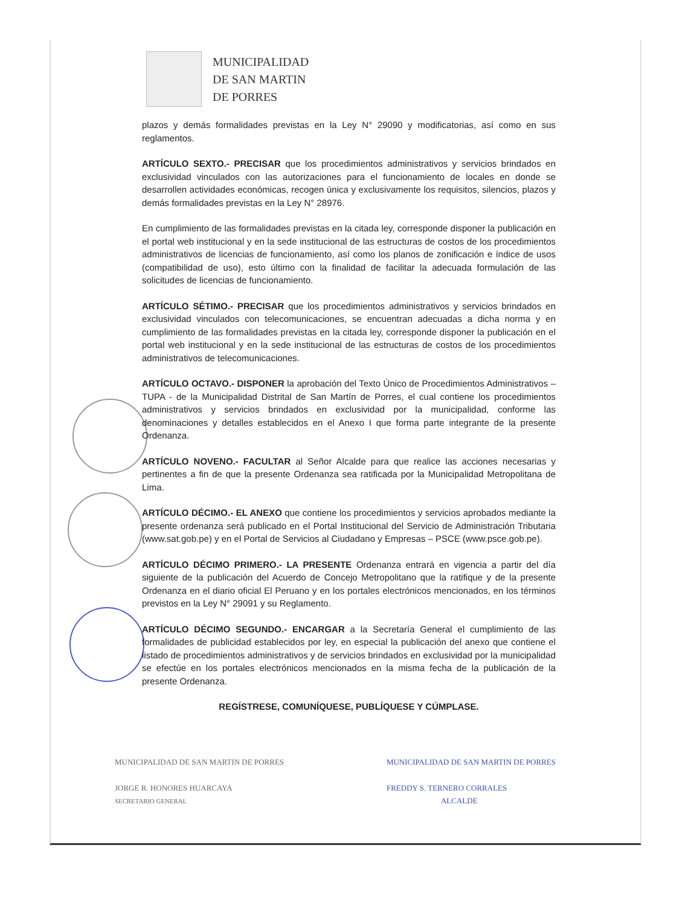MUNICIPALIDAD
DE SAN MARTIN
DE PORRES
plazos y demás formalidades previstas en la Ley N° 29090 y modificatorias, así como en sus reglamentos.
ARTÍCULO SEXTO.- PRECISAR que los procedimientos administrativos y servicios brindados en exclusividad vinculados con las autorizaciones para el funcionamiento de locales en donde se desarrollen actividades económicas, recogen única y exclusivamente los requisitos, silencios, plazos y demás formalidades previstas en la Ley N° 28976.
En cumplimiento de las formalidades previstas en la citada ley, corresponde disponer la publicación en el portal web institucional y en la sede institucional de las estructuras de costos de los procedimientos administrativos de licencias de funcionamiento, así como los planos de zonificación e índice de usos (compatibilidad de uso), esto último con la finalidad de facilitar la adecuada formulación de las solicitudes de licencias de funcionamiento.
ARTÍCULO SÉTIMO.- PRECISAR que los procedimientos administrativos y servicios brindados en exclusividad vinculados con telecomunicaciones, se encuentran adecuadas a dicha norma y en cumplimiento de las formalidades previstas en la citada ley, corresponde disponer la publicación en el portal web institucional y en la sede institucional de las estructuras de costos de los procedimientos administrativos de telecomunicaciones.
ARTÍCULO OCTAVO.- DISPONER la aprobación del Texto Único de Procedimientos Administrativos – TUPA - de la Municipalidad Distrital de San Martín de Porres, el cual contiene los procedimientos administrativos y servicios brindados en exclusividad por la municipalidad, conforme las denominaciones y detalles establecidos en el Anexo I que forma parte integrante de la presente Ordenanza.
ARTÍCULO NOVENO.- FACULTAR al Señor Alcalde para que realice las acciones necesarias y pertinentes a fin de que la presente Ordenanza sea ratificada por la Municipalidad Metropolitana de Lima.
ARTÍCULO DÉCIMO.- EL ANEXO que contiene los procedimientos y servicios aprobados mediante la presente ordenanza será publicado en el Portal Institucional del Servicio de Administración Tributaria (www.sat.gob.pe) y en el Portal de Servicios al Ciudadano y Empresas – PSCE (www.psce.gob.pe).
ARTÍCULO DÉCIMO PRIMERO.- LA PRESENTE Ordenanza entrará en vigencia a partir del día siguiente de la publicación del Acuerdo de Concejo Metropolitano que la ratifique y de la presente Ordenanza en el diario oficial El Peruano y en los portales electrónicos mencionados, en los términos previstos en la Ley N° 29091 y su Reglamento.
ARTÍCULO DÉCIMO SEGUNDO.- ENCARGAR a la Secretaría General el cumplimiento de las formalidades de publicidad establecidos por ley, en especial la publicación del anexo que contiene el listado de procedimientos administrativos y de servicios brindados en exclusividad por la municipalidad se efectúe en los portales electrónicos mencionados en la misma fecha de la publicación de la presente Ordenanza.
REGÍSTRESE, COMUNÍQUESE, PUBLÍQUESE Y CÚMPLASE.
MUNICIPALIDAD DE SAN MARTIN DE PORRES
JORGE R. HONORES HUARCAYA
SECRETARIO GENERAL
MUNICIPALIDAD DE SAN MARTIN DE PORRES
FREDDY S. TERNERO CORRALES
ALCALDE